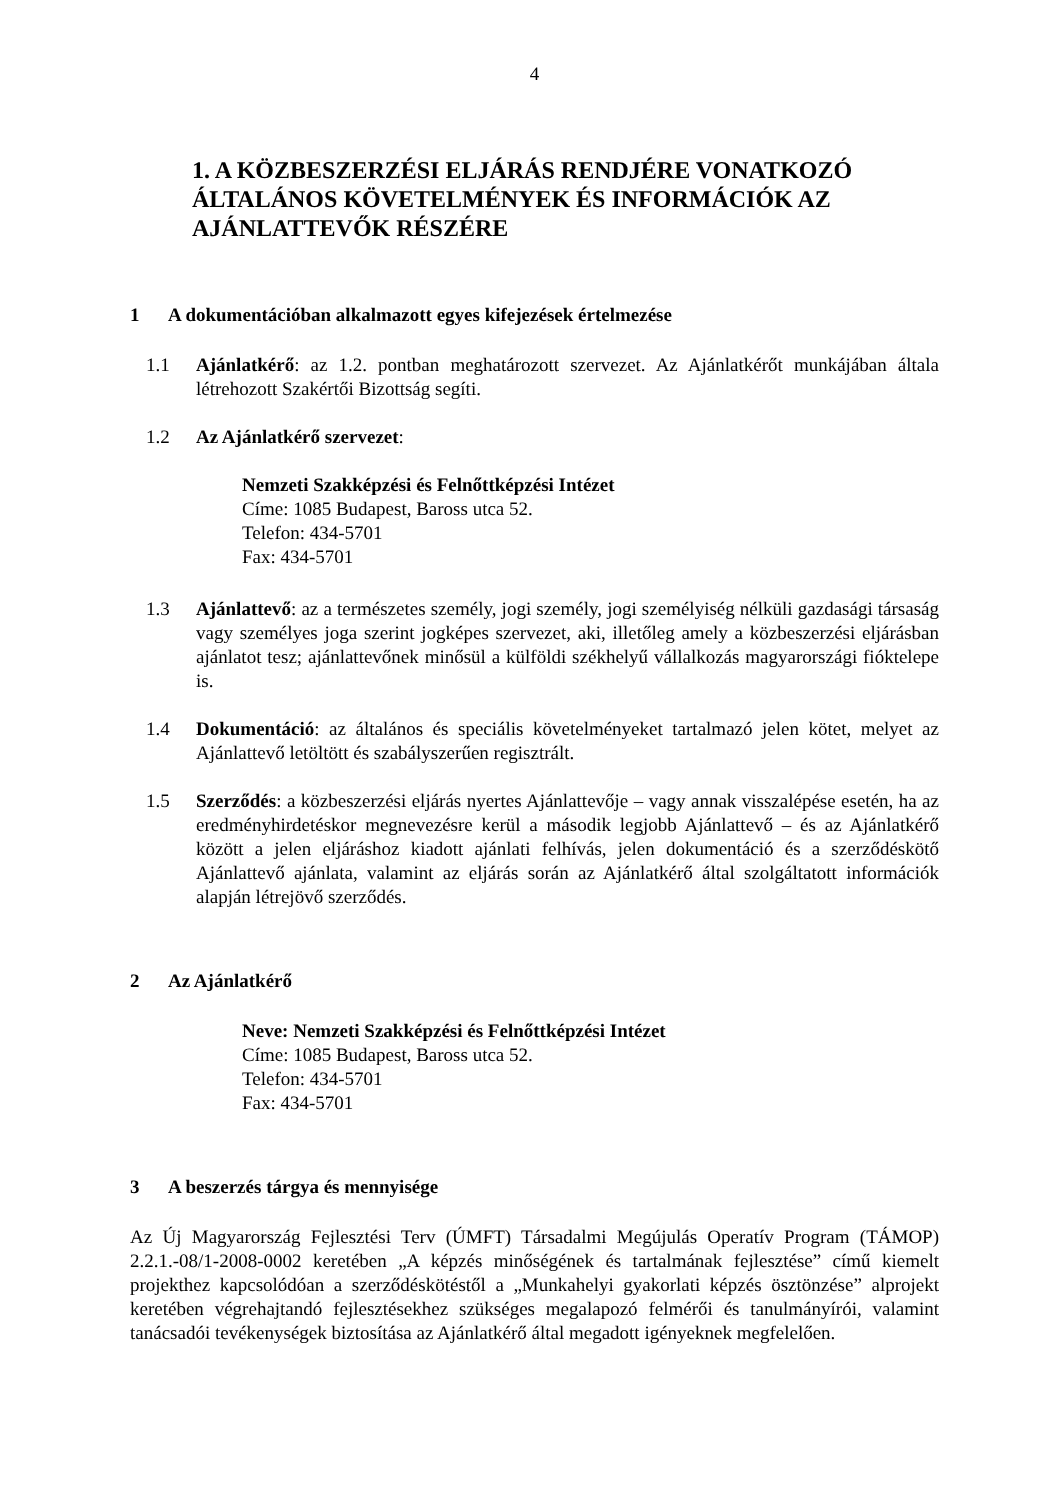4
1. A KÖZBESZERZÉSI ELJÁRÁS RENDJÉRE VONATKOZÓ ÁLTALÁNOS KÖVETELMÉNYEK ÉS INFORMÁCIÓK AZ AJÁNLATTEVŐK RÉSZÉRE
1 A dokumentációban alkalmazott egyes kifejezések értelmezése
1.1 Ajánlatkérő: az 1.2. pontban meghatározott szervezet. Az Ajánlatkérőt munkájában általa létrehozott Szakértői Bizottság segíti.
1.2 Az Ajánlatkérő szervezet:
Nemzeti Szakképzési és Felnőttképzési Intézet
Címe: 1085 Budapest, Baross utca 52.
Telefon: 434-5701
Fax: 434-5701
1.3 Ajánlattevő: az a természetes személy, jogi személy, jogi személyiség nélküli gazdasági társaság vagy személyes joga szerint jogképes szervezet, aki, illetőleg amely a közbeszerzési eljárásban ajánlatot tesz; ajánlattevőnek minősül a külföldi székhelyű vállalkozás magyarországi fióktelepe is.
1.4 Dokumentáció: az általános és speciális követelményeket tartalmazó jelen kötet, melyet az Ajánlattevő letöltött és szabályszerűen regisztrált.
1.5 Szerződés: a közbeszerzési eljárás nyertes Ajánlattevője – vagy annak visszalépése esetén, ha az eredményhirdetéskor megnevezésre kerül a második legjobb Ajánlattevő – és az Ajánlatkérő között a jelen eljáráshoz kiadott ajánlati felhívás, jelen dokumentáció és a szerződéskötő Ajánlattevő ajánlata, valamint az eljárás során az Ajánlatkérő által szolgáltatott információk alapján létrejövő szerződés.
2 Az Ajánlatkérő
Neve: Nemzeti Szakképzési és Felnőttképzési Intézet
Címe: 1085 Budapest, Baross utca 52.
Telefon: 434-5701
Fax: 434-5701
3 A beszerzés tárgya és mennyisége
Az Új Magyarország Fejlesztési Terv (ÚMFT) Társadalmi Megújulás Operatív Program (TÁMOP) 2.2.1.-08/1-2008-0002 keretében „A képzés minőségének és tartalmának fejlesztése” című kiemelt projekthez kapcsolódóan a szerződéskötéstől a „Munkahelyi gyakorlati képzés ösztönzése” alprojekt keretében végrehajtandó fejlesztésekhez szükséges megalapozó felmérői és tanulmányírói, valamint tanácsadói tevékenységek biztosítása az Ajánlatkérő által megadott igényeknek megfelelően.